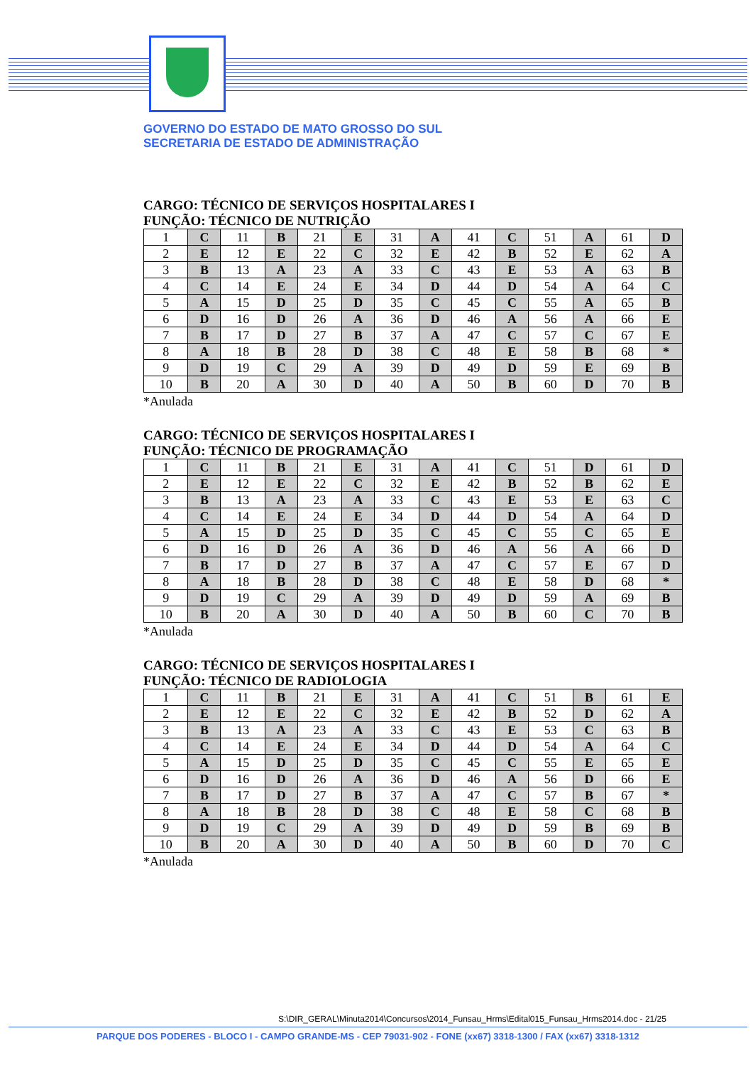GOVERNO DO ESTADO DE MATO GROSSO DO SUL
SECRETARIA DE ESTADO DE ADMINISTRAÇÃO
CARGO: TÉCNICO DE SERVIÇOS HOSPITALARES I
FUNÇÃO: TÉCNICO DE NUTRIÇÃO
| 1 | C | 11 | B | 21 | E | 31 | A | 41 | C | 51 | A | 61 | D |
| 2 | E | 12 | E | 22 | C | 32 | E | 42 | B | 52 | E | 62 | A |
| 3 | B | 13 | A | 23 | A | 33 | C | 43 | E | 53 | A | 63 | B |
| 4 | C | 14 | E | 24 | E | 34 | D | 44 | D | 54 | A | 64 | C |
| 5 | A | 15 | D | 25 | D | 35 | C | 45 | C | 55 | A | 65 | B |
| 6 | D | 16 | D | 26 | A | 36 | D | 46 | A | 56 | A | 66 | E |
| 7 | B | 17 | D | 27 | B | 37 | A | 47 | C | 57 | C | 67 | E |
| 8 | A | 18 | B | 28 | D | 38 | C | 48 | E | 58 | B | 68 | * |
| 9 | D | 19 | C | 29 | A | 39 | D | 49 | D | 59 | E | 69 | B |
| 10 | B | 20 | A | 30 | D | 40 | A | 50 | B | 60 | D | 70 | B |
*Anulada
CARGO: TÉCNICO DE SERVIÇOS HOSPITALARES I
FUNÇÃO: TÉCNICO DE PROGRAMAÇÃO
| 1 | C | 11 | B | 21 | E | 31 | A | 41 | C | 51 | D | 61 | D |
| 2 | E | 12 | E | 22 | C | 32 | E | 42 | B | 52 | B | 62 | E |
| 3 | B | 13 | A | 23 | A | 33 | C | 43 | E | 53 | E | 63 | C |
| 4 | C | 14 | E | 24 | E | 34 | D | 44 | D | 54 | A | 64 | D |
| 5 | A | 15 | D | 25 | D | 35 | C | 45 | C | 55 | C | 65 | E |
| 6 | D | 16 | D | 26 | A | 36 | D | 46 | A | 56 | A | 66 | D |
| 7 | B | 17 | D | 27 | B | 37 | A | 47 | C | 57 | E | 67 | D |
| 8 | A | 18 | B | 28 | D | 38 | C | 48 | E | 58 | D | 68 | * |
| 9 | D | 19 | C | 29 | A | 39 | D | 49 | D | 59 | A | 69 | B |
| 10 | B | 20 | A | 30 | D | 40 | A | 50 | B | 60 | C | 70 | B |
*Anulada
CARGO: TÉCNICO DE SERVIÇOS HOSPITALARES I
FUNÇÃO: TÉCNICO DE RADIOLOGIA
| 1 | C | 11 | B | 21 | E | 31 | A | 41 | C | 51 | B | 61 | E |
| 2 | E | 12 | E | 22 | C | 32 | E | 42 | B | 52 | D | 62 | A |
| 3 | B | 13 | A | 23 | A | 33 | C | 43 | E | 53 | C | 63 | B |
| 4 | C | 14 | E | 24 | E | 34 | D | 44 | D | 54 | A | 64 | C |
| 5 | A | 15 | D | 25 | D | 35 | C | 45 | C | 55 | E | 65 | E |
| 6 | D | 16 | D | 26 | A | 36 | D | 46 | A | 56 | D | 66 | E |
| 7 | B | 17 | D | 27 | B | 37 | A | 47 | C | 57 | B | 67 | * |
| 8 | A | 18 | B | 28 | D | 38 | C | 48 | E | 58 | C | 68 | B |
| 9 | D | 19 | C | 29 | A | 39 | D | 49 | D | 59 | B | 69 | B |
| 10 | B | 20 | A | 30 | D | 40 | A | 50 | B | 60 | D | 70 | C |
*Anulada
S:\DIR_GERAL\Minuta2014\Concursos\2014_Funsau_Hrms\Edital015_Funsau_Hrms2014.doc - 21/25
PARQUE DOS PODERES - BLOCO I - CAMPO GRANDE-MS - CEP 79031-902 - FONE (xx67) 3318-1300 / FAX (xx67) 3318-1312